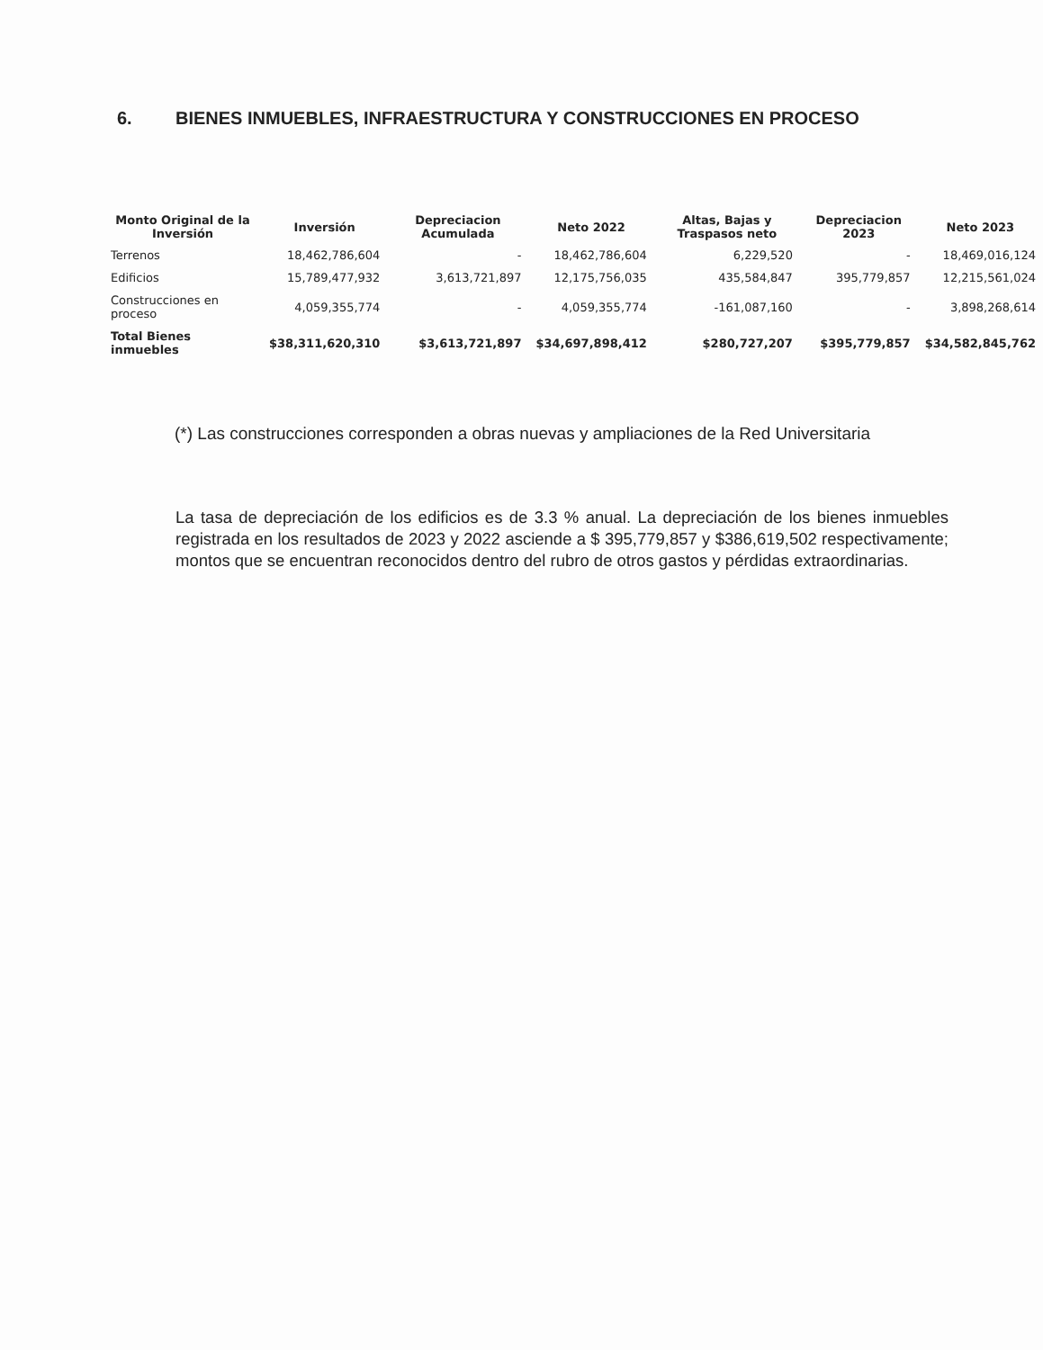6. BIENES INMUEBLES, INFRAESTRUCTURA Y CONSTRUCCIONES EN PROCESO
| Monto Original de la Inversión | Inversión | Depreciacion Acumulada | Neto 2022 | Altas, Bajas y Traspasos neto | Depreciacion 2023 | Neto 2023 |
| --- | --- | --- | --- | --- | --- | --- |
| Terrenos | 18,462,786,604 | - | 18,462,786,604 | 6,229,520 | - | 18,469,016,124 |
| Edificios | 15,789,477,932 | 3,613,721,897 | 12,175,756,035 | 435,584,847 | 395,779,857 | 12,215,561,024 |
| Construcciones en proceso | 4,059,355,774 | - | 4,059,355,774 | -161,087,160 | - | 3,898,268,614 |
| Total Bienes inmuebles | $38,311,620,310 | $3,613,721,897 | $34,697,898,412 | $280,727,207 | $395,779,857 | $34,582,845,762 |
(*) Las construcciones corresponden a obras nuevas y ampliaciones de la Red Universitaria
La tasa de depreciación de los edificios es de 3.3 % anual. La depreciación de los bienes inmuebles registrada en los resultados de 2023 y 2022 asciende a $ 395,779,857 y $386,619,502 respectivamente; montos que se encuentran reconocidos dentro del rubro de otros gastos y pérdidas extraordinarias.